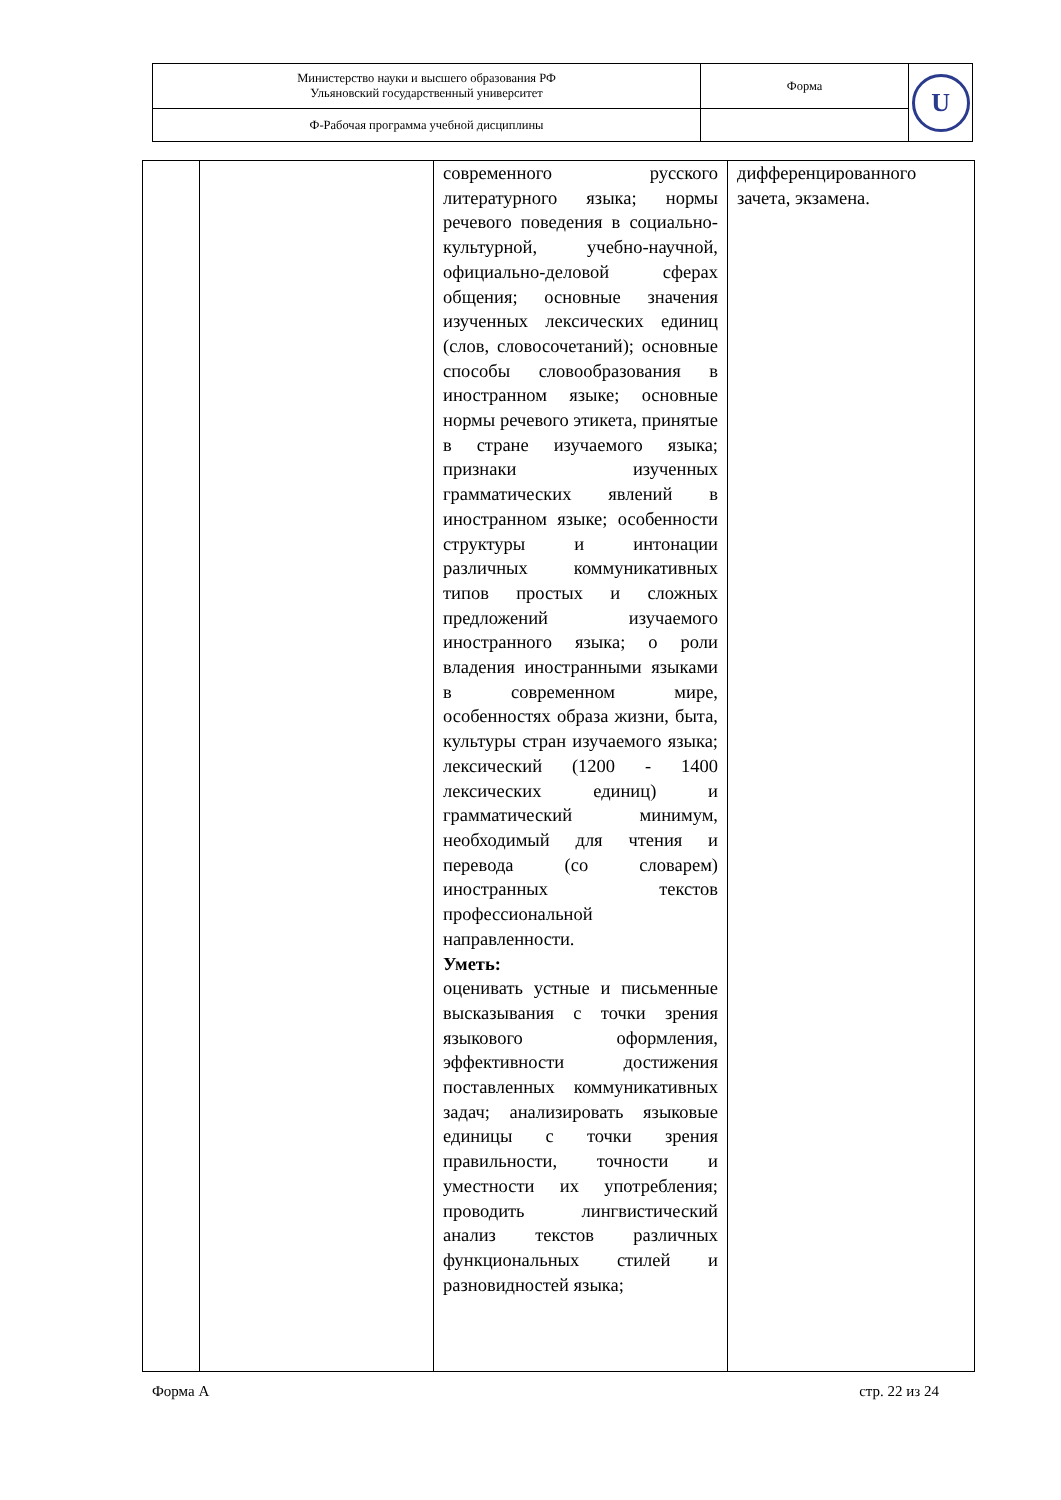| Министерство науки и высшего образования РФ Ульяновский государственный университет | Форма | U |
| Ф-Рабочая программа учебной дисциплины | | |
| | | современного русского литературного языка; нормы речевого поведения в социально-культурной, учебно-научной, официально-деловой сферах общения; основные значения изученных лексических единиц (слов, словосочетаний); основные способы словообразования в иностранном языке; основные нормы речевого этикета, принятые в стране изучаемого языка; признаки изученных грамматических явлений в иностранном языке; особенности структуры и интонации различных коммуникативных типов простых и сложных предложений изучаемого иностранного языка; о роли владения иностранными языками в современном мире, особенностях образа жизни, быта, культуры стран изучаемого языка; лексический (1200 - 1400 лексических единиц) и грамматический минимум, необходимый для чтения и перевода (со словарем) иностранных текстов профессиональной направленности. Уметь: оценивать устные и письменные высказывания с точки зрения языкового оформления, эффективности достижения поставленных коммуникативных задач; анализировать языковые единицы с точки зрения правильности, точности и уместности их употребления; проводить лингвистический анализ текстов различных функциональных стилей и разновидностей языка; | дифференцированного зачета, экзамена. |
Форма А стр. 22 из 24